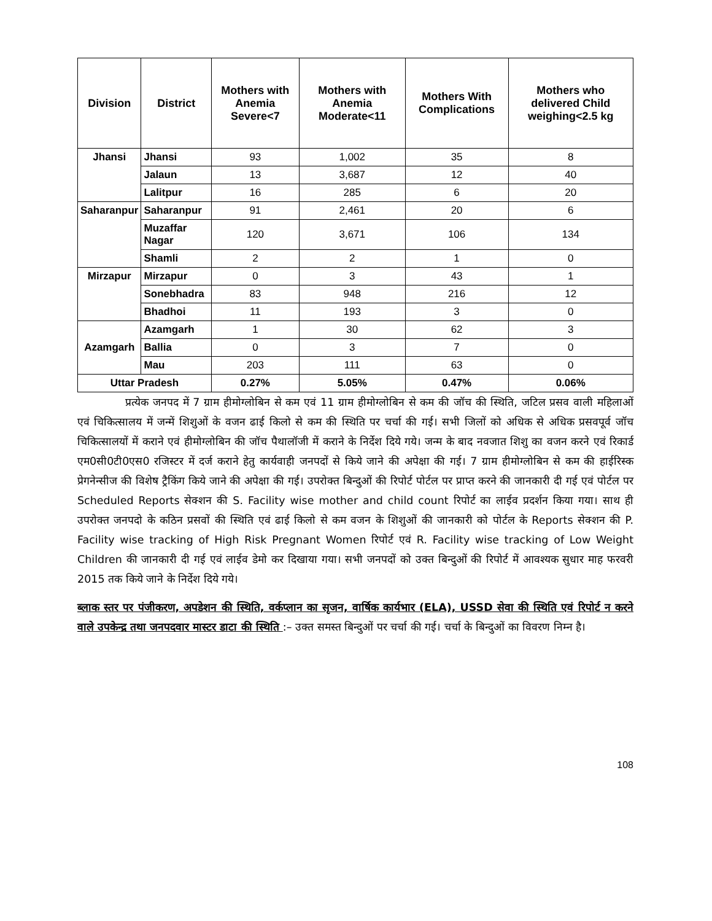| Division | District | Mothers with Anemia Severe<7 | Mothers with Anemia Moderate<11 | Mothers With Complications | Mothers who delivered Child weighing<2.5 kg |
| --- | --- | --- | --- | --- | --- |
| Jhansi | Jhansi | 93 | 1,002 | 35 | 8 |
| | Jalaun | 13 | 3,687 | 12 | 40 |
| | Lalitpur | 16 | 285 | 6 | 20 |
| Saharanpur | Saharanpur | 91 | 2,461 | 20 | 6 |
| | Muzaffar Nagar | 120 | 3,671 | 106 | 134 |
| | Shamli | 2 | 2 | 1 | 0 |
| Mirzapur | Mirzapur | 0 | 3 | 43 | 1 |
| | Sonebhadra | 83 | 948 | 216 | 12 |
| | Bhadhoi | 11 | 193 | 3 | 0 |
| Azamgarh | Azamgarh | 1 | 30 | 62 | 3 |
| | Ballia | 0 | 3 | 7 | 0 |
| | Mau | 203 | 111 | 63 | 0 |
| Uttar Pradesh | | 0.27% | 5.05% | 0.47% | 0.06% |
प्रत्येक जनपद में 7 ग्राम हीमोग्लोबिन से कम एवं 11 ग्राम हीमोग्लोबिन से कम की जॉच की स्थिति, जटिल प्रसव वाली महिलाओं एवं चिकित्सालय में जन्में शिशुओं के वजन ढाई किलो से कम की स्थिति पर चर्चा की गई। सभी जिलों को अधिक से अधिक प्रसवपूर्व जॉच चिकित्सालयों में कराने एवं हीमोग्लोबिन की जॉच पैथालॉजी में कराने के निर्देश दिये गये। जन्म के बाद नवजात शिशु का वजन करने एवं रिकार्ड एम0सी0टी0एस0 रजिस्टर में दर्ज कराने हेतु कार्यवाही जनपदों से किये जाने की अपेक्षा की गई। 7 ग्राम हीमोग्लोबिन से कम की हाईरिस्क प्रेगनेन्सीज की विशेष ट्रैकिंग किये जाने की अपेक्षा की गई। उपरोक्त बिन्दुओं की रिपोर्ट पोर्टल पर प्राप्त करने की जानकारी दी गई एवं पोर्टल पर Scheduled Reports सेक्शन की S. Facility wise mother and child count रिपोर्ट का लाईव प्रदर्शन किया गया। साथ ही उपरोक्त जनपदो के कठिन प्रसवों की स्थिति एवं ढाई किलो से कम वजन के शिशुओं की जानकारी को पोर्टल के Reports सेक्शन की P. Facility wise tracking of High Risk Pregnant Women रिपोर्ट एवं R. Facility wise tracking of Low Weight Children की जानकारी दी गई एवं लाईव डेमो कर दिखाया गया। सभी जनपदों को उक्त बिन्दुओं की रिपोर्ट में आवश्यक सुधार माह फरवरी 2015 तक किये जाने के निर्देश दिये गये।
ब्लाक स्तर पर पंजीकरण, अपडेशन की स्थिति, वर्कप्लान का सृजन, वार्षिक कार्यभार (ELA), USSD सेवा की स्थिति एवं रिपोर्ट न करने वाले उपकेन्द्र तथा जनपदवार मास्टर डाटा की स्थिति :– उक्त समस्त बिन्दुओं पर चर्चा की गई। चर्चा के बिन्दुओं का विवरण निम्न है।
108